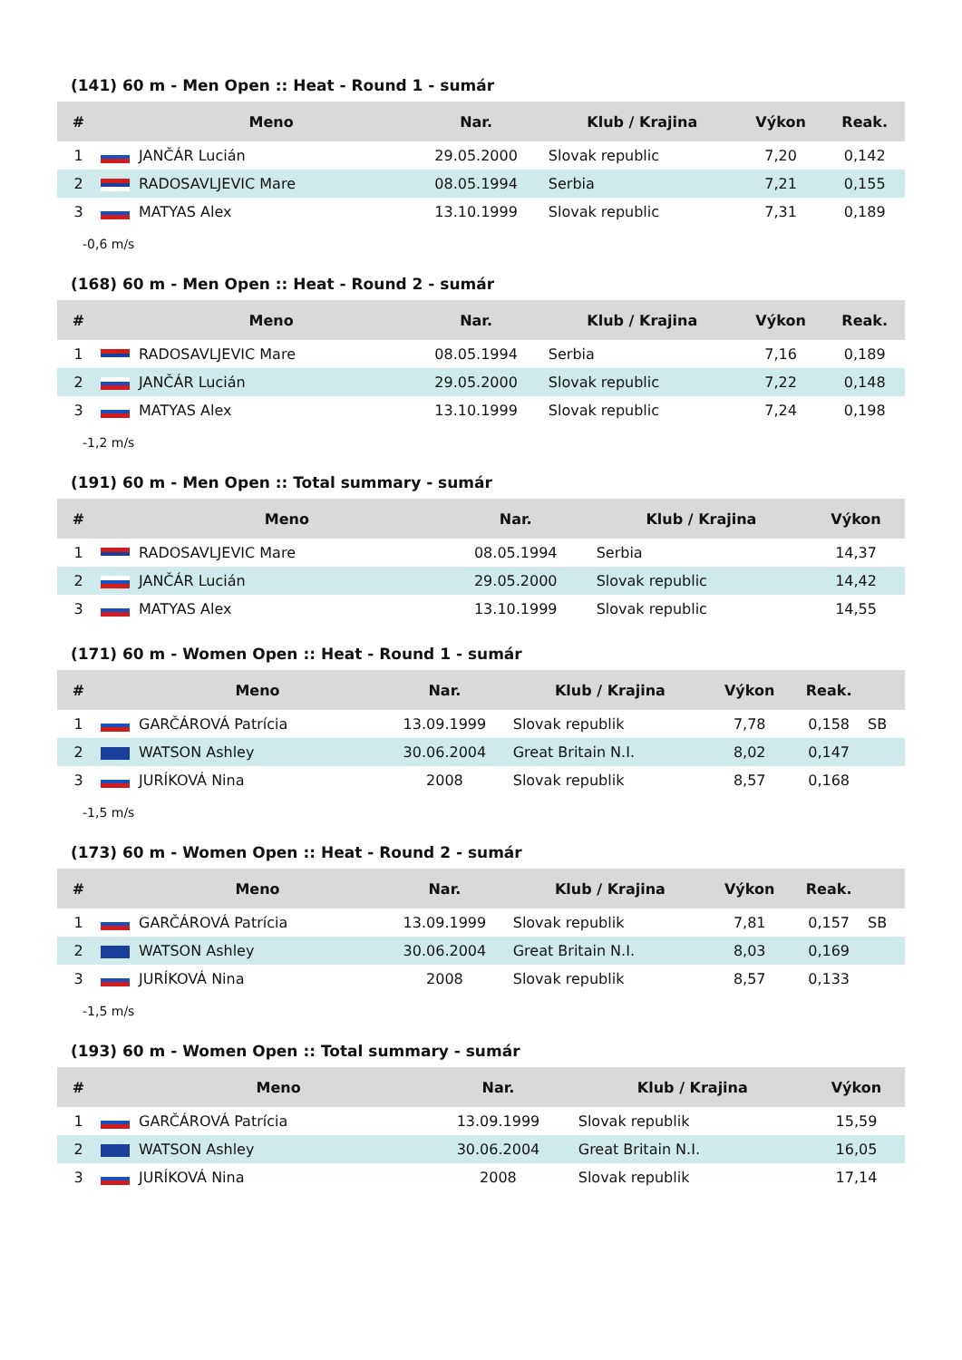(141) 60 m - Men Open :: Heat - Round 1 - sumár
| # | | Meno | Nar. | Klub / Krajina | Výkon | Reak. |
| --- | --- | --- | --- | --- | --- | --- |
| 1 | | JANČÁR Lucián | 29.05.2000 | Slovak republic | 7,20 | 0,142 |
| 2 | | RADOSAVLJEVIC Mare | 08.05.1994 | Serbia | 7,21 | 0,155 |
| 3 | | MATYAS Alex | 13.10.1999 | Slovak republic | 7,31 | 0,189 |
-0,6 m/s
(168) 60 m - Men Open :: Heat - Round 2 - sumár
| # | | Meno | Nar. | Klub / Krajina | Výkon | Reak. |
| --- | --- | --- | --- | --- | --- | --- |
| 1 | | RADOSAVLJEVIC Mare | 08.05.1994 | Serbia | 7,16 | 0,189 |
| 2 | | JANČÁR Lucián | 29.05.2000 | Slovak republic | 7,22 | 0,148 |
| 3 | | MATYAS Alex | 13.10.1999 | Slovak republic | 7,24 | 0,198 |
-1,2 m/s
(191) 60 m - Men Open :: Total summary - sumár
| # | | Meno | Nar. | Klub / Krajina | Výkon |
| --- | --- | --- | --- | --- | --- |
| 1 | | RADOSAVLJEVIC Mare | 08.05.1994 | Serbia | 14,37 |
| 2 | | JANČÁR Lucián | 29.05.2000 | Slovak republic | 14,42 |
| 3 | | MATYAS Alex | 13.10.1999 | Slovak republic | 14,55 |
(171) 60 m - Women Open :: Heat - Round 1 - sumár
| # | | Meno | Nar. | Klub / Krajina | Výkon | Reak. | |
| --- | --- | --- | --- | --- | --- | --- | --- |
| 1 | | GARČÁROVÁ Patrícia | 13.09.1999 | Slovak republik | 7,78 | 0,158 | SB |
| 2 | | WATSON Ashley | 30.06.2004 | Great Britain N.I. | 8,02 | 0,147 | |
| 3 | | JURÍKOVÁ Nina | 2008 | Slovak republik | 8,57 | 0,168 | |
-1,5 m/s
(173) 60 m - Women Open :: Heat - Round 2 - sumár
| # | | Meno | Nar. | Klub / Krajina | Výkon | Reak. | |
| --- | --- | --- | --- | --- | --- | --- | --- |
| 1 | | GARČÁROVÁ Patrícia | 13.09.1999 | Slovak republik | 7,81 | 0,157 | SB |
| 2 | | WATSON Ashley | 30.06.2004 | Great Britain N.I. | 8,03 | 0,169 | |
| 3 | | JURÍKOVÁ Nina | 2008 | Slovak republik | 8,57 | 0,133 | |
-1,5 m/s
(193) 60 m - Women Open :: Total summary - sumár
| # | | Meno | Nar. | Klub / Krajina | Výkon |
| --- | --- | --- | --- | --- | --- |
| 1 | | GARČÁROVÁ Patrícia | 13.09.1999 | Slovak republik | 15,59 |
| 2 | | WATSON Ashley | 30.06.2004 | Great Britain N.I. | 16,05 |
| 3 | | JURÍKOVÁ Nina | 2008 | Slovak republik | 17,14 |